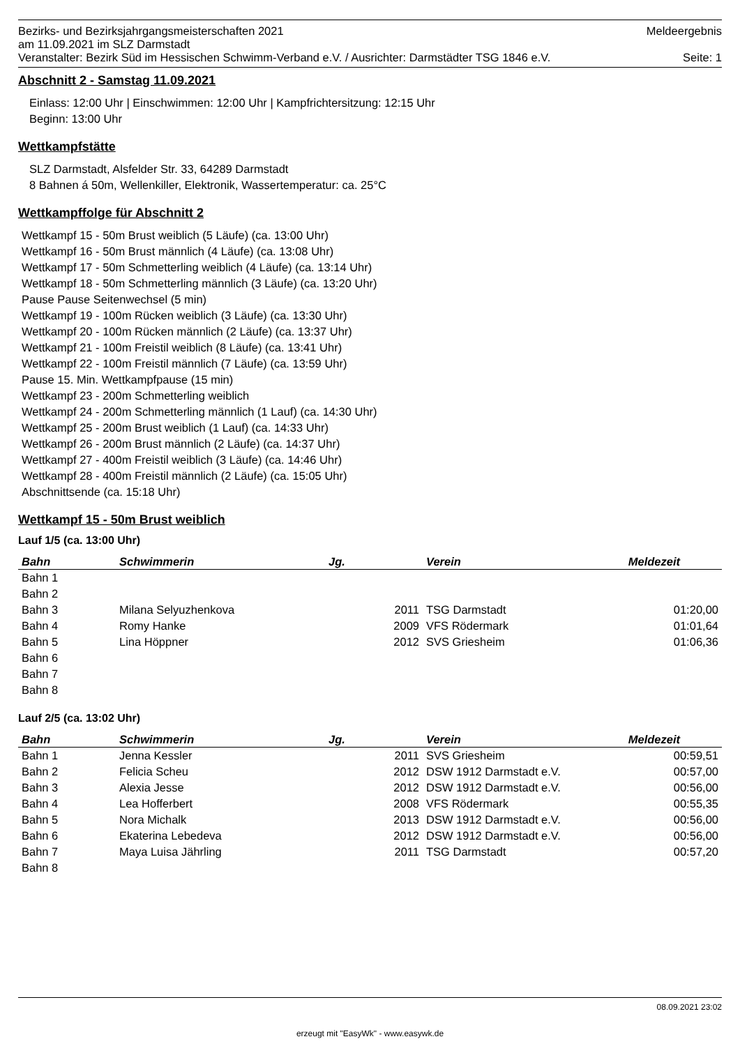Bezirks- und Bezirksjahrgangsmeisterschaften 2021 Meldeergebnis
am 11.09.2021 im SLZ Darmstadt
Veranstalter: Bezirk Süd im Hessischen Schwimm-Verband e.V. / Ausrichter: Darmstädter TSG 1846 e.V. Seite: 1
Abschnitt 2 - Samstag 11.09.2021
Einlass: 12:00 Uhr | Einschwimmen: 12:00 Uhr | Kampfrichtersitzung: 12:15 Uhr
Beginn: 13:00 Uhr
Wettkampfstätte
SLZ Darmstadt, Alsfelder Str. 33, 64289 Darmstadt
8 Bahnen á 50m, Wellenkiller, Elektronik, Wassertemperatur: ca. 25°C
Wettkampffolge für Abschnitt 2
Wettkampf 15 - 50m Brust weiblich (5 Läufe) (ca. 13:00 Uhr)
Wettkampf 16 - 50m Brust männlich (4 Läufe) (ca. 13:08 Uhr)
Wettkampf 17 - 50m Schmetterling weiblich (4 Läufe) (ca. 13:14 Uhr)
Wettkampf 18 - 50m Schmetterling männlich (3 Läufe) (ca. 13:20 Uhr)
Pause Pause Seitenwechsel (5 min)
Wettkampf 19 - 100m Rücken weiblich (3 Läufe) (ca. 13:30 Uhr)
Wettkampf 20 - 100m Rücken männlich (2 Läufe) (ca. 13:37 Uhr)
Wettkampf 21 - 100m Freistil weiblich (8 Läufe) (ca. 13:41 Uhr)
Wettkampf 22 - 100m Freistil männlich (7 Läufe) (ca. 13:59 Uhr)
Pause 15. Min. Wettkampfpause (15 min)
Wettkampf 23 - 200m Schmetterling weiblich
Wettkampf 24 - 200m Schmetterling männlich (1 Lauf) (ca. 14:30 Uhr)
Wettkampf 25 - 200m Brust weiblich (1 Lauf) (ca. 14:33 Uhr)
Wettkampf 26 - 200m Brust männlich (2 Läufe) (ca. 14:37 Uhr)
Wettkampf 27 - 400m Freistil weiblich (3 Läufe) (ca. 14:46 Uhr)
Wettkampf 28 - 400m Freistil männlich (2 Läufe) (ca. 15:05 Uhr)
Abschnittsende (ca. 15:18 Uhr)
Wettkampf 15 - 50m Brust weiblich
Lauf 1/5 (ca. 13:00 Uhr)
| Bahn | Schwimmerin | Jg. | Verein | Meldezeit |
| --- | --- | --- | --- | --- |
| Bahn 1 | | | | |
| Bahn 2 | | | | |
| Bahn 3 | Milana Selyuzhenkova | 2011 | TSG Darmstadt | 01:20,00 |
| Bahn 4 | Romy Hanke | 2009 | VFS Rödermark | 01:01,64 |
| Bahn 5 | Lina Höppner | 2012 | SVS Griesheim | 01:06,36 |
| Bahn 6 | | | | |
| Bahn 7 | | | | |
| Bahn 8 | | | | |
Lauf 2/5 (ca. 13:02 Uhr)
| Bahn | Schwimmerin | Jg. | Verein | Meldezeit |
| --- | --- | --- | --- | --- |
| Bahn 1 | Jenna Kessler | 2011 | SVS Griesheim | 00:59,51 |
| Bahn 2 | Felicia Scheu | 2012 | DSW 1912 Darmstadt e.V. | 00:57,00 |
| Bahn 3 | Alexia Jesse | 2012 | DSW 1912 Darmstadt e.V. | 00:56,00 |
| Bahn 4 | Lea Hofferbert | 2008 | VFS Rödermark | 00:55,35 |
| Bahn 5 | Nora Michalk | 2013 | DSW 1912 Darmstadt e.V. | 00:56,00 |
| Bahn 6 | Ekaterina Lebedeva | 2012 | DSW 1912 Darmstadt e.V. | 00:56,00 |
| Bahn 7 | Maya Luisa Jährling | 2011 | TSG Darmstadt | 00:57,20 |
| Bahn 8 | | | | |
08.09.2021 23:02
erzeugt mit "EasyWk" - www.easywk.de